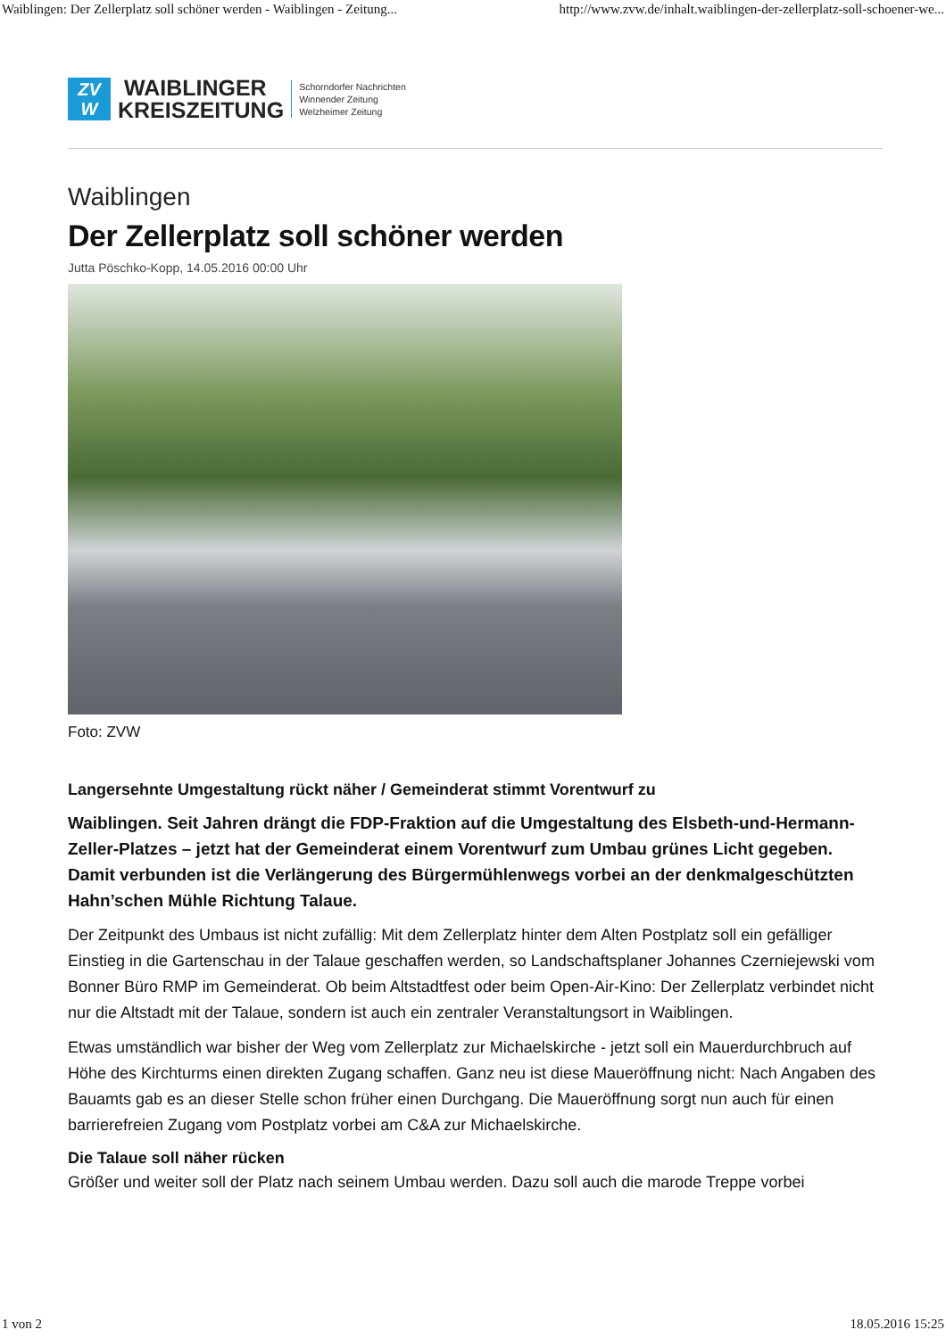Waiblingen: Der Zellerplatz soll schöner werden - Waiblingen - Zeitung... http://www.zvw.de/inhalt.waiblingen-der-zellerplatz-soll-schoener-we...
ZV
W
WAIBLINGER
KREISZEITUNG
Schorndorfer Nachrichten
Winnender Zeitung
Welzheimer Zeitung
Waiblingen
Der Zellerplatz soll schöner werden
Jutta Pöschko-Kopp, 14.05.2016 00:00 Uhr
Foto: ZVW
Langersehnte Umgestaltung rückt näher / Gemeinderat stimmt Vorentwurf zu
Waiblingen. Seit Jahren drängt die FDP-Fraktion auf die Umgestaltung des Elsbeth-und-Hermann-Zeller-Platzes – jetzt hat der Gemeinderat einem Vorentwurf zum Umbau grünes Licht gegeben. Damit verbunden ist die Verlängerung des Bürgermühlenwegs vorbei an der denkmalgeschützten Hahn’schen Mühle Richtung Talaue.
Der Zeitpunkt des Umbaus ist nicht zufällig: Mit dem Zellerplatz hinter dem Alten Postplatz soll ein gefälliger Einstieg in die Gartenschau in der Talaue geschaffen werden, so Landschaftsplaner Johannes Czerniejewski vom Bonner Büro RMP im Gemeinderat. Ob beim Altstadtfest oder beim Open-Air-Kino: Der Zellerplatz verbindet nicht nur die Altstadt mit der Talaue, sondern ist auch ein zentraler Veranstaltungsort in Waiblingen.
Etwas umständlich war bisher der Weg vom Zellerplatz zur Michaelskirche - jetzt soll ein Mauerdurchbruch auf Höhe des Kirchturms einen direkten Zugang schaffen. Ganz neu ist diese Maueröffnung nicht: Nach Angaben des Bauamts gab es an dieser Stelle schon früher einen Durchgang. Die Maueröffnung sorgt nun auch für einen barrierefreien Zugang vom Postplatz vorbei am C&A zur Michaelskirche.
Die Talaue soll näher rücken
Größer und weiter soll der Platz nach seinem Umbau werden. Dazu soll auch die marode Treppe vorbei
1 von 2 18.05.2016 15:25